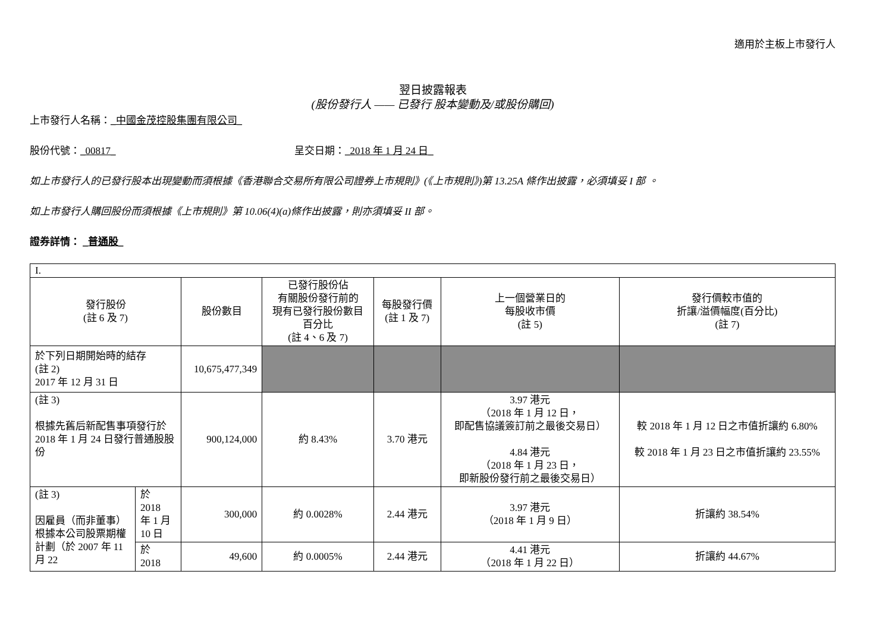適用於主板上市發行人
翌日披露報表
(股份發行人 —— 已發行 股本變動及/或股份購回)
上市發行人名稱：_中國金茂控股集團有限公司_
股份代號：_00817_ 呈交日期：_2018 年 1 月 24 日_
如上市發行人的已發行股本出現變動而須根據《香港聯合交易所有限公司證券上市規則》(《上市規則》)第 13.25A 條作出披露，必須填妥 I 部 。
如上市發行人購回股份而須根據《上市規則》第 10.06(4)(a)條作出披露，則亦須填妥 II 部。
證券詳情： _普通股_
| I. | | | | | | |
| 發行股份 (註 6 及 7) | | 股份數目 | 已發行股份佔 有關股份發行前的 現有已發行股份數目 百分比 (註 4、6 及 7) | 每股發行價 (註 1 及 7) | 上一個營業日的 每股收市價 (註 5) | 發行價較市值的 折讓/溢價幅度(百分比) (註 7) |
| 於下列日期開始時的結存 (註 2) 2017 年 12 月 31 日 | | 10,675,477,349 | | | | |
| (註 3) 根據先舊后新配售事項發行於 2018 年 1 月 24 日發行普通股股份 | | 900,124,000 | 約 8.43% | 3.70 港元 | 3.97 港元 （2018 年 1 月 12 日， 即配售協議簽訂前之最後交易日） 4.84 港元 （2018 年 1 月 23 日， 即新股份發行前之最後交易日） | 較 2018 年 1 月 12 日之市值折讓約 6.80% 較 2018 年 1 月 23 日之市值折讓約 23.55% |
| (註 3) 因雇員（而非董事）根據本公司股票期權計劃（於 2007 年 11 月 22 | 於 2018 年 1 月 10 日 | 300,000 | 約 0.0028% | 2.44 港元 | 3.97 港元 （2018 年 1 月 9 日） | 折讓約 38.54% |
| | 於 2018 | 49,600 | 約 0.0005% | 2.44 港元 | 4.41 港元 （2018 年 1 月 22 日） | 折讓約 44.67% |